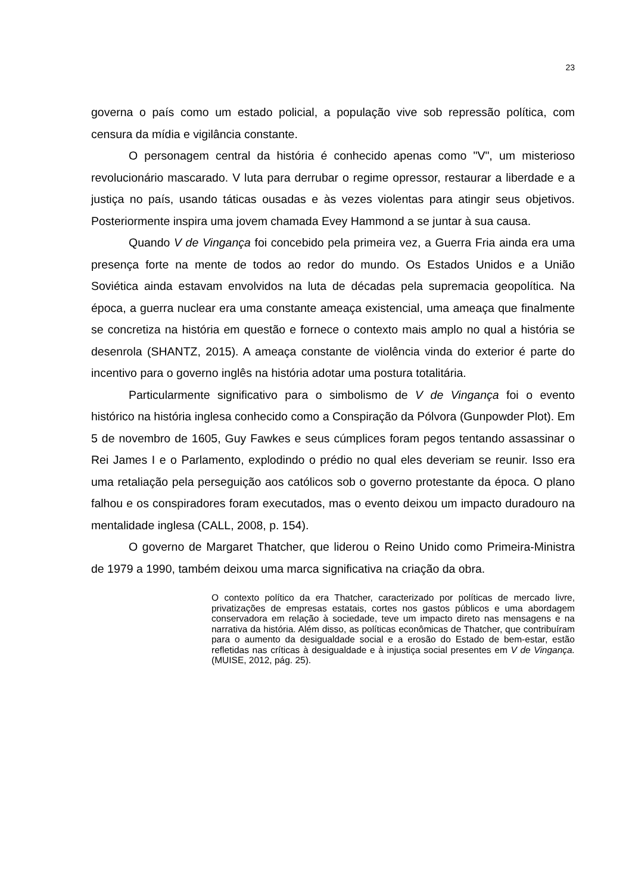23
governa o país como um estado policial, a população vive sob repressão política, com censura da mídia e vigilância constante.
O personagem central da história é conhecido apenas como "V", um misterioso revolucionário mascarado. V luta para derrubar o regime opressor, restaurar a liberdade e a justiça no país, usando táticas ousadas e às vezes violentas para atingir seus objetivos. Posteriormente inspira uma jovem chamada Evey Hammond a se juntar à sua causa.
Quando V de Vingança foi concebido pela primeira vez, a Guerra Fria ainda era uma presença forte na mente de todos ao redor do mundo. Os Estados Unidos e a União Soviética ainda estavam envolvidos na luta de décadas pela supremacia geopolítica. Na época, a guerra nuclear era uma constante ameaça existencial, uma ameaça que finalmente se concretiza na história em questão e fornece o contexto mais amplo no qual a história se desenrola (SHANTZ, 2015). A ameaça constante de violência vinda do exterior é parte do incentivo para o governo inglês na história adotar uma postura totalitária.
Particularmente significativo para o simbolismo de V de Vingança foi o evento histórico na história inglesa conhecido como a Conspiração da Pólvora (Gunpowder Plot). Em 5 de novembro de 1605, Guy Fawkes e seus cúmplices foram pegos tentando assassinar o Rei James I e o Parlamento, explodindo o prédio no qual eles deveriam se reunir. Isso era uma retaliação pela perseguição aos católicos sob o governo protestante da época. O plano falhou e os conspiradores foram executados, mas o evento deixou um impacto duradouro na mentalidade inglesa (CALL, 2008, p. 154).
O governo de Margaret Thatcher, que liderou o Reino Unido como Primeira-Ministra de 1979 a 1990, também deixou uma marca significativa na criação da obra.
O contexto político da era Thatcher, caracterizado por políticas de mercado livre, privatizações de empresas estatais, cortes nos gastos públicos e uma abordagem conservadora em relação à sociedade, teve um impacto direto nas mensagens e na narrativa da história. Além disso, as políticas econômicas de Thatcher, que contribuíram para o aumento da desigualdade social e a erosão do Estado de bem-estar, estão refletidas nas críticas à desigualdade e à injustiça social presentes em V de Vingança. (MUISE, 2012, pág. 25).